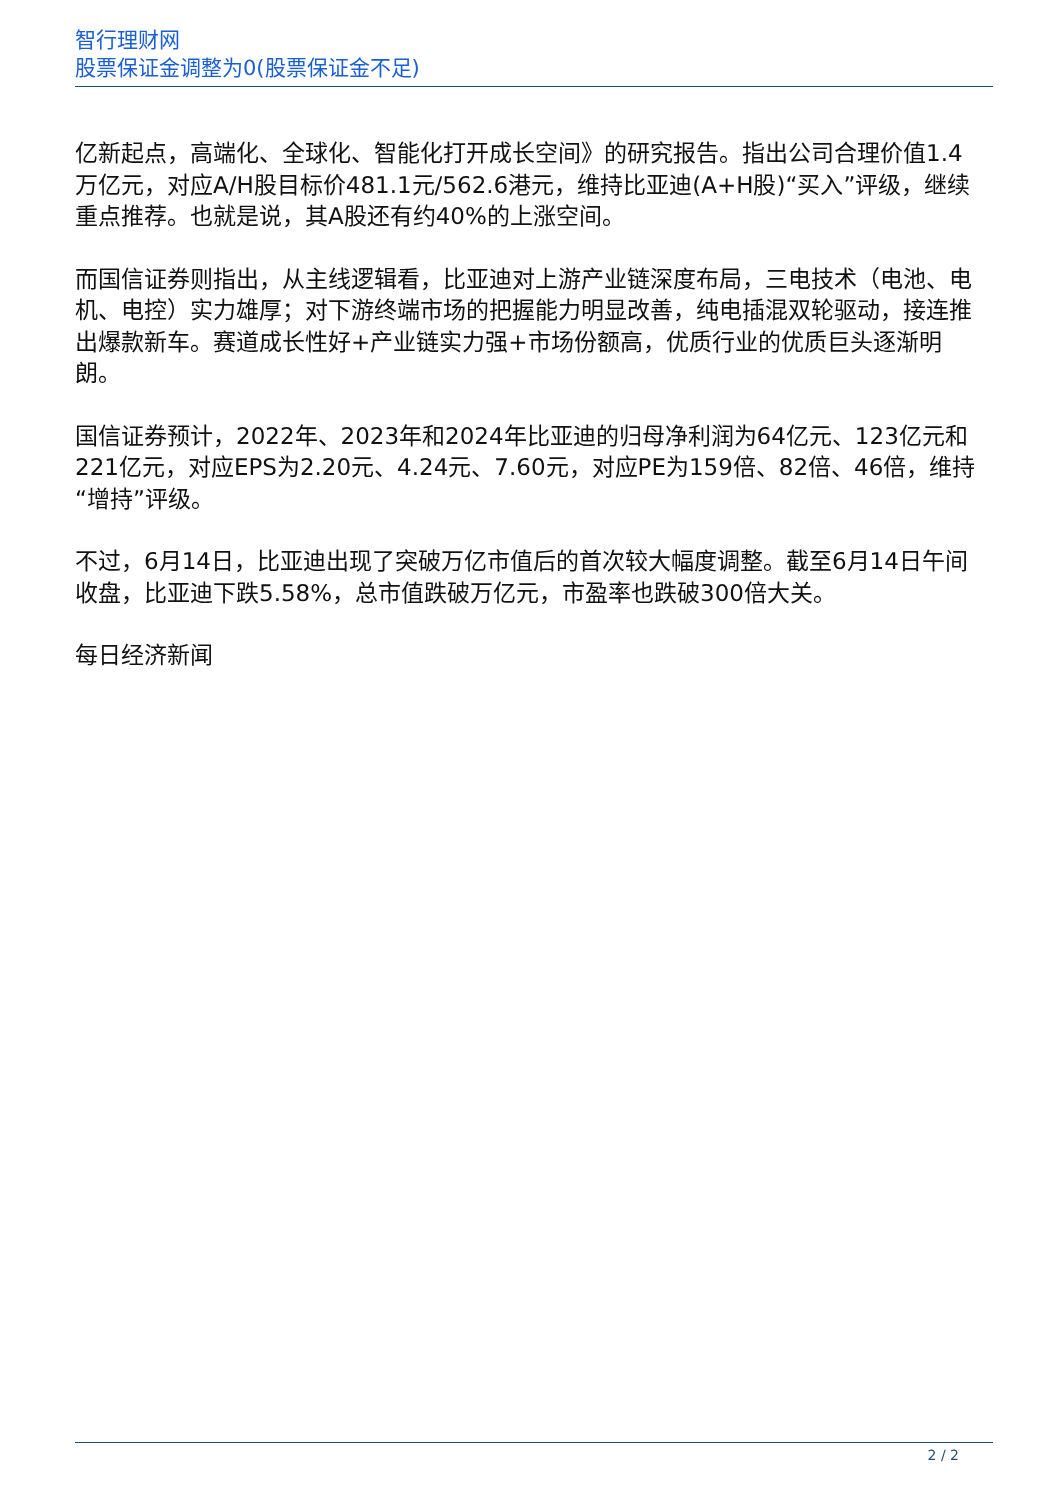智行理财网
股票保证金调整为0(股票保证金不足)
亿新起点，高端化、全球化、智能化打开成长空间》的研究报告。指出公司合理价值1.4万亿元，对应A/H股目标价481.1元/562.6港元，维持比亚迪(A+H股)“买入”评级，继续重点推荐。也就是说，其A股还有约40%的上涨空间。
而国信证券则指出，从主线逻辑看，比亚迪对上游产业链深度布局，三电技术（电池、电机、电控）实力雄厚；对下游终端市场的把握能力明显改善，纯电插混双轮驱动，接连推出爆款新车。赛道成长性好+产业链实力强+市场份额高，优质行业的优质巨头逐渐明朗。
国信证券预计，2022年、2023年和2024年比亚迪的归母净利润为64亿元、123亿元和221亿元，对应EPS为2.20元、4.24元、7.60元，对应PE为159倍、82倍、46倍，维持“增持”评级。
不过，6月14日，比亚迪出现了突破万亿市值后的首次较大幅度调整。截至6月14日午间收盘，比亚迪下跌5.58%，总市值跌破万亿元，市盈率也跌破300倍大关。
每日经济新闻
2 / 2